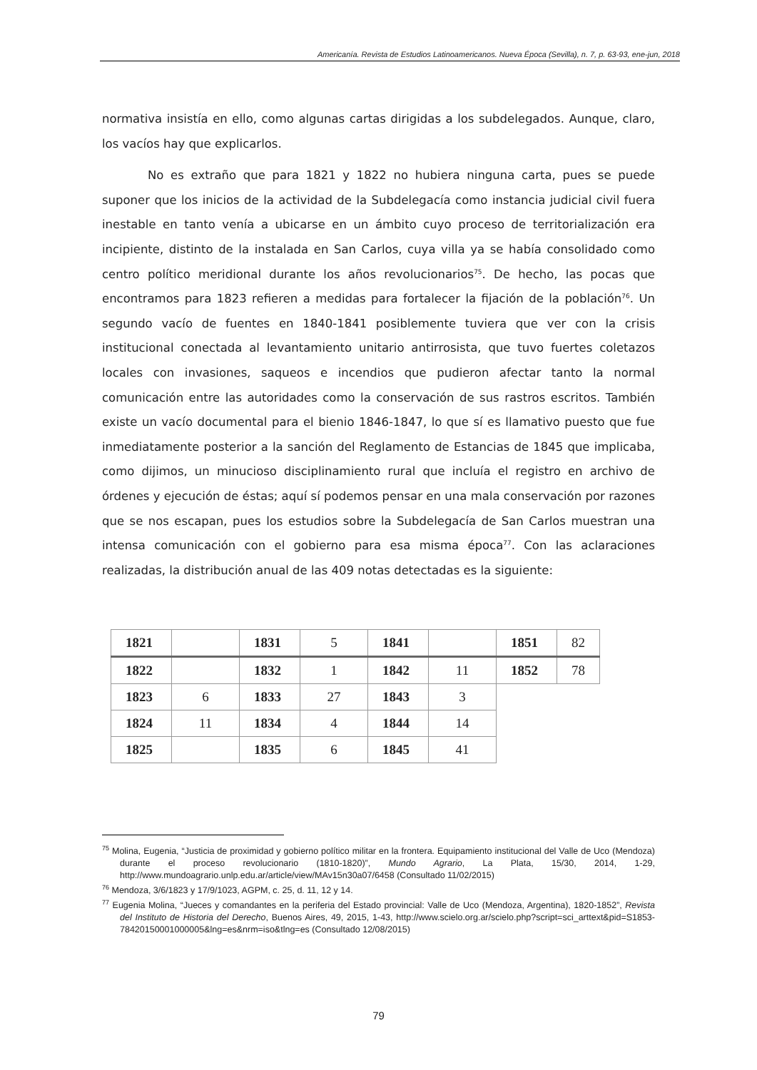Americanía. Revista de Estudios Latinoamericanos. Nueva Época (Sevilla), n. 7, p. 63-93, ene-jun, 2018
normativa insistía en ello, como algunas cartas dirigidas a los subdelegados. Aunque, claro, los vacíos hay que explicarlos.
No es extraño que para 1821 y 1822 no hubiera ninguna carta, pues se puede suponer que los inicios de la actividad de la Subdelegacía como instancia judicial civil fuera inestable en tanto venía a ubicarse en un ámbito cuyo proceso de territorialización era incipiente, distinto de la instalada en San Carlos, cuya villa ya se había consolidado como centro político meridional durante los años revolucionarios<sup>75</sup>. De hecho, las pocas que encontramos para 1823 refieren a medidas para fortalecer la fijación de la población<sup>76</sup>. Un segundo vacío de fuentes en 1840-1841 posiblemente tuviera que ver con la crisis institucional conectada al levantamiento unitario antirrosista, que tuvo fuertes coletazos locales con invasiones, saqueos e incendios que pudieron afectar tanto la normal comunicación entre las autoridades como la conservación de sus rastros escritos. También existe un vacío documental para el bienio 1846-1847, lo que sí es llamativo puesto que fue inmediatamente posterior a la sanción del Reglamento de Estancias de 1845 que implicaba, como dijimos, un minucioso disciplinamiento rural que incluía el registro en archivo de órdenes y ejecución de éstas; aquí sí podemos pensar en una mala conservación por razones que se nos escapan, pues los estudios sobre la Subdelegacía de San Carlos muestran una intensa comunicación con el gobierno para esa misma época<sup>77</sup>. Con las aclaraciones realizadas, la distribución anual de las 409 notas detectadas es la siguiente:
| 1821 | | 1831 | 5 | 1841 | | 1851 | 82 |
| 1822 | | 1832 | 1 | 1842 | 11 | 1852 | 78 |
| 1823 | 6 | 1833 | 27 | 1843 | 3 | | |
| 1824 | 11 | 1834 | 4 | 1844 | 14 | | |
| 1825 | | 1835 | 6 | 1845 | 41 | | |
<sup>75</sup> Molina, Eugenia, “Justicia de proximidad y gobierno político militar en la frontera. Equipamiento institucional del Valle de Uco (Mendoza) durante el proceso revolucionario (1810-1820)”, Mundo Agrario, La Plata, 15/30, 2014, 1-29, http://www.mundoagrario.unlp.edu.ar/article/view/MAv15n30a07/6458 (Consultado 11/02/2015)
<sup>76</sup> Mendoza, 3/6/1823 y 17/9/1023, AGPM, c. 25, d. 11, 12 y 14.
<sup>77</sup> Eugenia Molina, “Jueces y comandantes en la periferia del Estado provincial: Valle de Uco (Mendoza, Argentina), 1820-1852”, Revista del Instituto de Historia del Derecho, Buenos Aires, 49, 2015, 1-43, http://www.scielo.org.ar/scielo.php?script=sci_arttext&pid=S1853-78420150001000005&lng=es&nrm=iso&tlng=es (Consultado 12/08/2015)
79